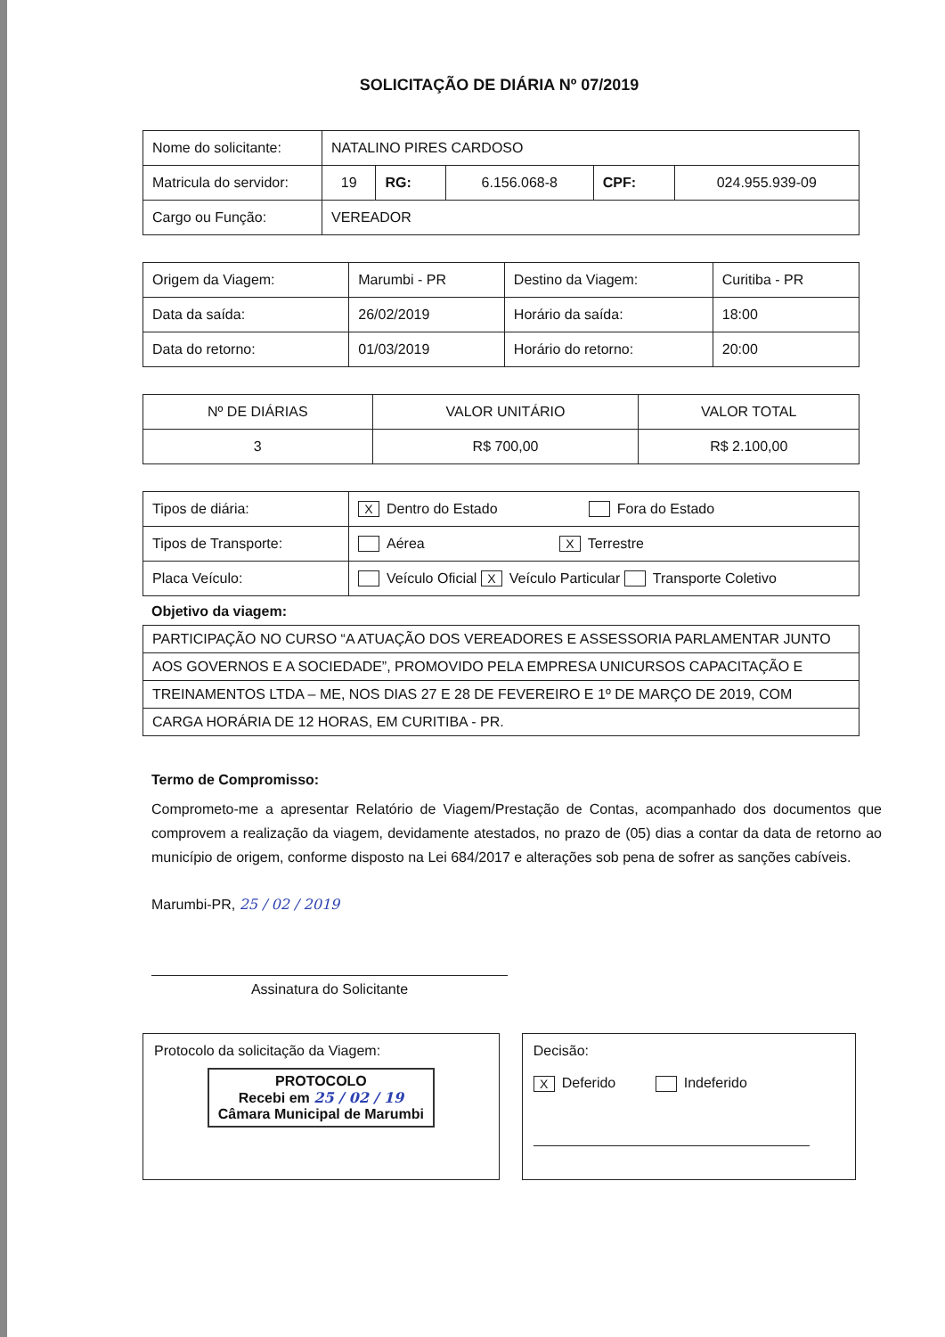SOLICITAÇÃO DE DIÁRIA Nº 07/2019
| Nome do solicitante: | NATALINO PIRES CARDOSO | | | | |
| Matricula do servidor: | 19 | RG: | 6.156.068-8 | CPF: | 024.955.939-09 |
| Cargo ou Função: | VEREADOR | | | | |
| Origem da Viagem: | Marumbi - PR | Destino da Viagem: | Curitiba - PR |
| Data da saída: | 26/02/2019 | Horário da saída: | 18:00 |
| Data do retorno: | 01/03/2019 | Horário do retorno: | 20:00 |
| Nº DE DIÁRIAS | VALOR UNITÁRIO | VALOR TOTAL |
| 3 | R$ 700,00 | R$ 2.100,00 |
| Tipos de diária: | X Dentro do Estado Fora do Estado |
| Tipos de Transporte: | Aérea X Terrestre |
| Placa Veículo: | Veículo Oficial X Veículo Particular Transporte Coletivo |
Objetivo da viagem:
| PARTICIPAÇÃO NO CURSO “A ATUAÇÃO DOS VEREADORES E ASSESSORIA PARLAMENTAR JUNTO |
| AOS GOVERNOS E A SOCIEDADE”, PROMOVIDO PELA EMPRESA UNICURSOS CAPACITAÇÃO E |
| TREINAMENTOS LTDA – ME, NOS DIAS 27 E 28 DE FEVEREIRO E 1º DE MARÇO DE 2019, COM |
| CARGA HORÁRIA DE 12 HORAS, EM CURITIBA - PR. |
Termo de Compromisso:
Comprometo-me a apresentar Relatório de Viagem/Prestação de Contas, acompanhado dos documentos que comprovem a realização da viagem, devidamente atestados, no prazo de (05) dias a contar da data de retorno ao município de origem, conforme disposto na Lei 684/2017 e alterações sob pena de sofrer as sanções cabíveis.
Marumbi-PR, 25 / 02 / 2019
Assinatura do Solicitante
Protocolo da solicitação da Viagem:
PROTOCOLO
Recebi em 25 / 02 / 19
Câmara Municipal de Marumbi
Decisão:
X Deferido Indeferido